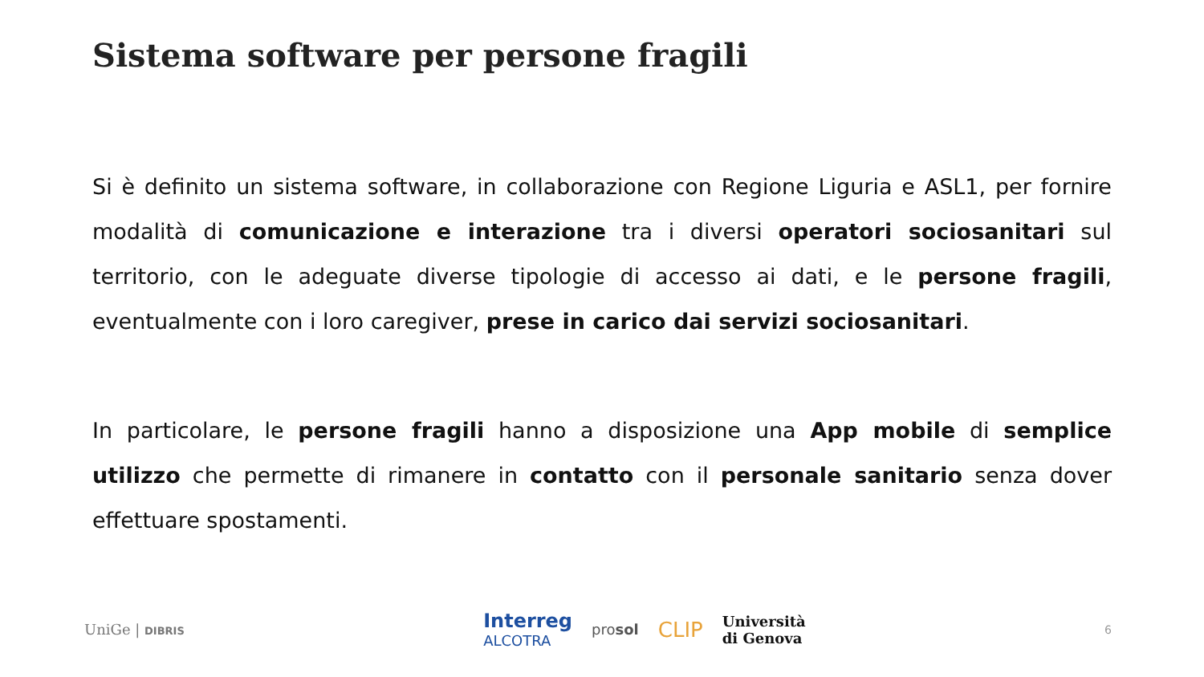Sistema software per persone fragili
Si è definito un sistema software, in collaborazione con Regione Liguria e ASL1, per fornire modalità di comunicazione e interazione tra i diversi operatori sociosanitari sul territorio, con le adeguate diverse tipologie di accesso ai dati, e le persone fragili, eventualmente con i loro caregiver, prese in carico dai servizi sociosanitari.
In particolare, le persone fragili hanno a disposizione una App mobile di semplice utilizzo che permette di rimanere in contatto con il personale sanitario senza dover effettuare spostamenti.
UniGe | DIBRIS
Interreg
ALCOTRA
prosol
CLIP
Università
di Genova
6